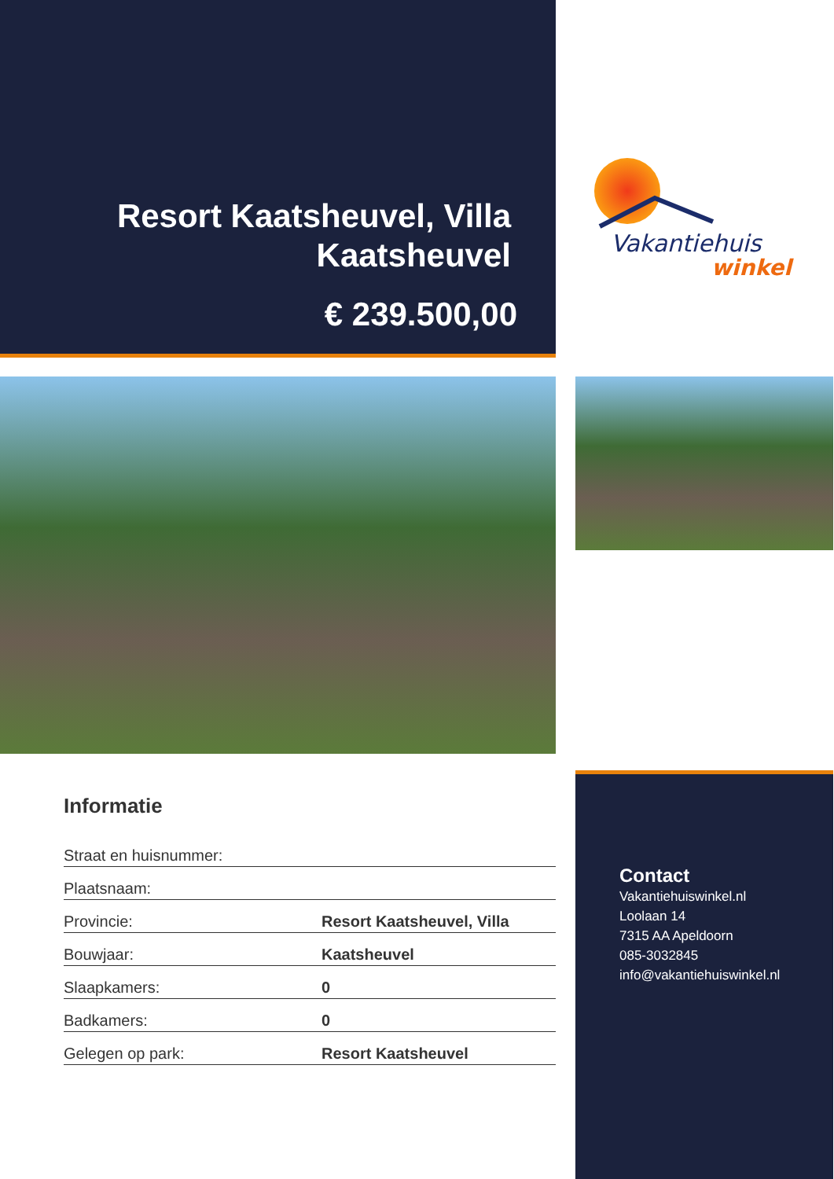Resort Kaatsheuvel, Villa Kaatsheuvel
€ 239.500,00
Vakantiehuis
winkel
Informatie
| Straat en huisnummer: | |
| Plaatsnaam: | |
| Provincie: | Resort Kaatsheuvel, Villa |
| Bouwjaar: | Kaatsheuvel |
| Slaapkamers: | 0 |
| Badkamers: | 0 |
| Gelegen op park: | Resort Kaatsheuvel |
Contact
Vakantiehuiswinkel.nl
Loolaan 14
7315 AA Apeldoorn
085-3032845
info@vakantiehuiswinkel.nl